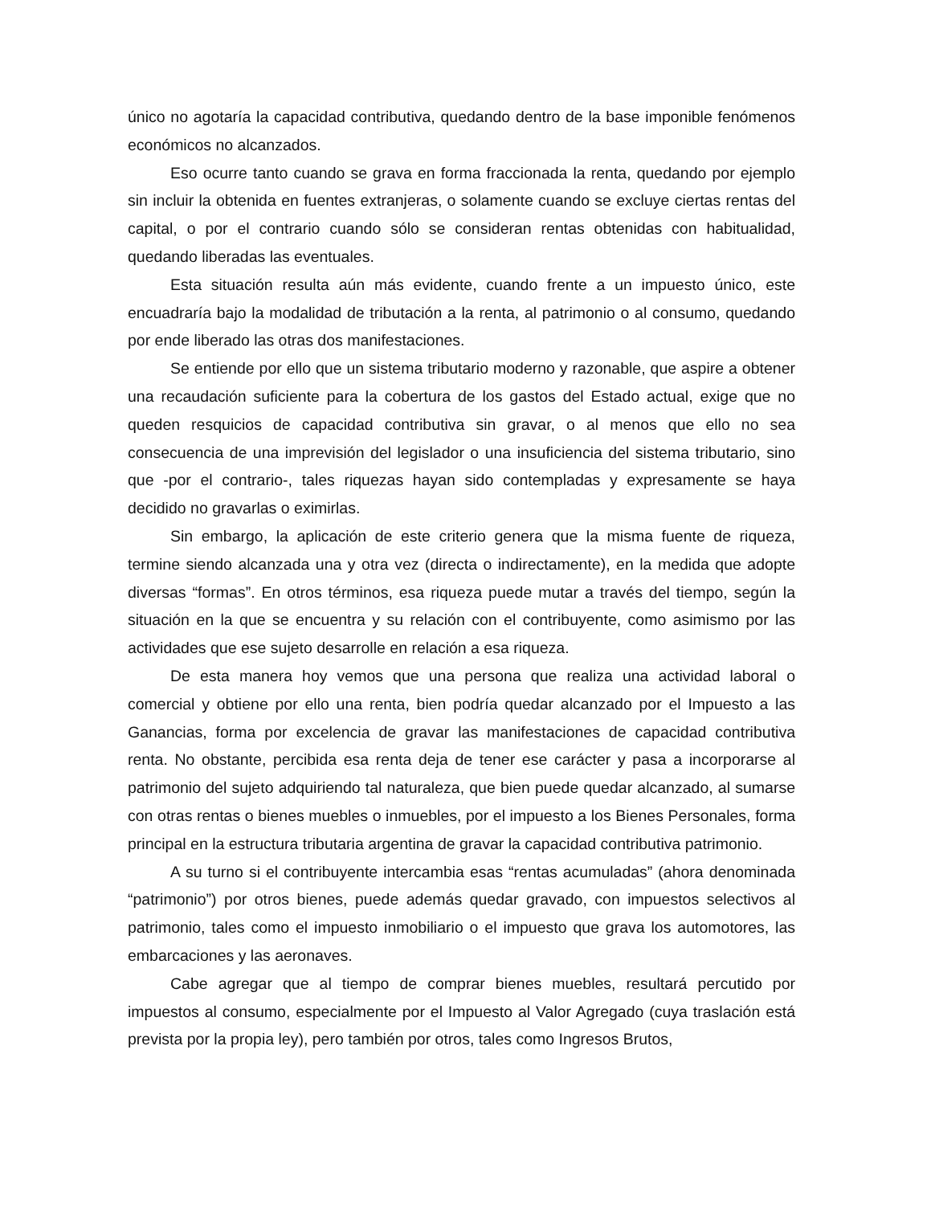único no agotaría la capacidad contributiva, quedando dentro de la base imponible fenómenos económicos no alcanzados.
Eso ocurre tanto cuando se grava en forma fraccionada la renta, quedando por ejemplo sin incluir la obtenida en fuentes extranjeras, o solamente cuando se excluye ciertas rentas del capital, o por el contrario cuando sólo se consideran rentas obtenidas con habitualidad, quedando liberadas las eventuales.
Esta situación resulta aún más evidente, cuando frente a un impuesto único, este encuadraría bajo la modalidad de tributación a la renta, al patrimonio o al consumo, quedando por ende liberado las otras dos manifestaciones.
Se entiende por ello que un sistema tributario moderno y razonable, que aspire a obtener una recaudación suficiente para la cobertura de los gastos del Estado actual, exige que no queden resquicios de capacidad contributiva sin gravar, o al menos que ello no sea consecuencia de una imprevisión del legislador o una insuficiencia del sistema tributario, sino que -por el contrario-, tales riquezas hayan sido contempladas y expresamente se haya decidido no gravarlas o eximirlas.
Sin embargo, la aplicación de este criterio genera que la misma fuente de riqueza, termine siendo alcanzada una y otra vez (directa o indirectamente), en la medida que adopte diversas “formas”. En otros términos, esa riqueza puede mutar a través del tiempo, según la situación en la que se encuentra y su relación con el contribuyente, como asimismo por las actividades que ese sujeto desarrolle en relación a esa riqueza.
De esta manera hoy vemos que una persona que realiza una actividad laboral o comercial y obtiene por ello una renta, bien podría quedar alcanzado por el Impuesto a las Ganancias, forma por excelencia de gravar las manifestaciones de capacidad contributiva renta. No obstante, percibida esa renta deja de tener ese carácter y pasa a incorporarse al patrimonio del sujeto adquiriendo tal naturaleza, que bien puede quedar alcanzado, al sumarse con otras rentas o bienes muebles o inmuebles, por el impuesto a los Bienes Personales, forma principal en la estructura tributaria argentina de gravar la capacidad contributiva patrimonio.
A su turno si el contribuyente intercambia esas “rentas acumuladas” (ahora denominada “patrimonio”) por otros bienes, puede además quedar gravado, con impuestos selectivos al patrimonio, tales como el impuesto inmobiliario o el impuesto que grava los automotores, las embarcaciones y las aeronaves.
Cabe agregar que al tiempo de comprar bienes muebles, resultará percutido por impuestos al consumo, especialmente por el Impuesto al Valor Agregado (cuya traslación está prevista por la propia ley), pero también por otros, tales como Ingresos Brutos,